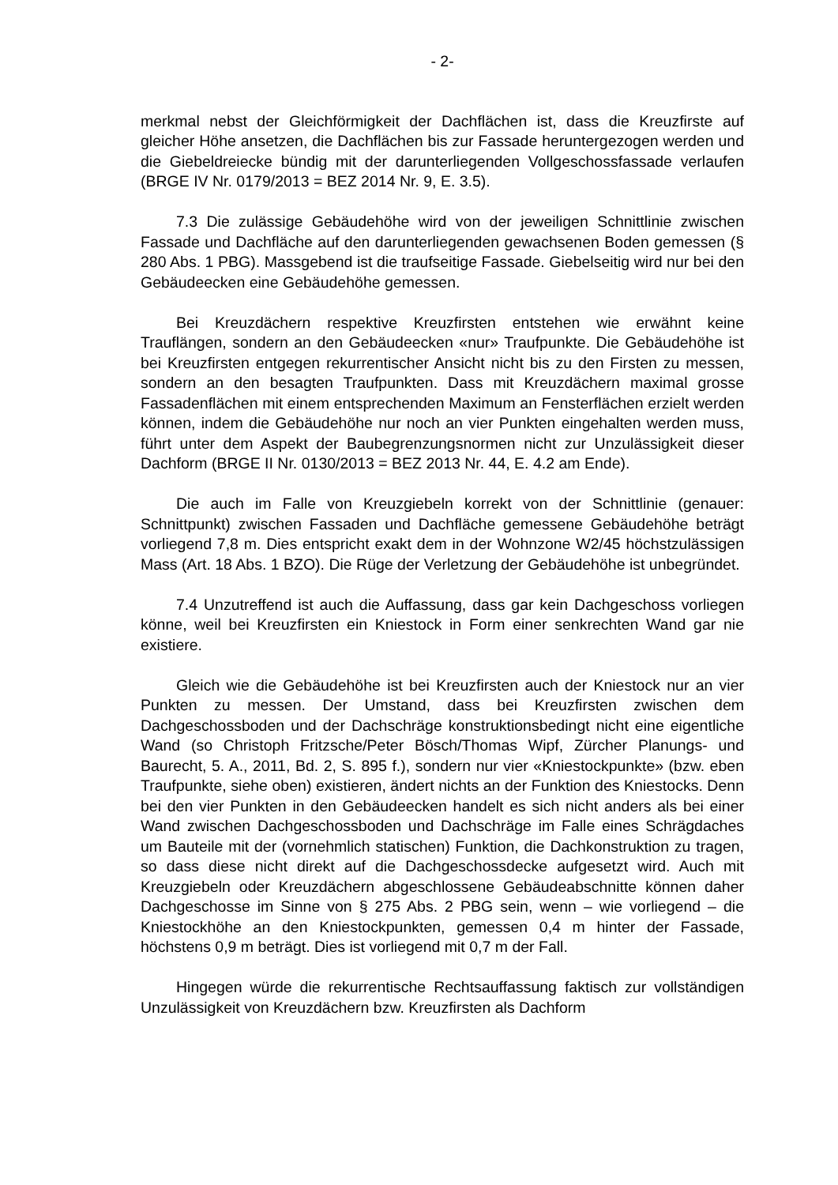- 2-
merkmal nebst der Gleichförmigkeit der Dachflächen ist, dass die Kreuzfirste auf gleicher Höhe ansetzen, die Dachflächen bis zur Fassade heruntergezogen werden und die Giebeldreiecke bündig mit der darunterliegenden Vollgeschossfassade verlaufen (BRGE IV Nr. 0179/2013 = BEZ 2014 Nr. 9, E. 3.5).
7.3 Die zulässige Gebäudehöhe wird von der jeweiligen Schnittlinie zwischen Fassade und Dachfläche auf den darunterliegenden gewachsenen Boden gemessen (§ 280 Abs. 1 PBG). Massgebend ist die traufseitige Fassade. Giebelseitig wird nur bei den Gebäudeecken eine Gebäudehöhe gemessen.
Bei Kreuzdächern respektive Kreuzfirsten entstehen wie erwähnt keine Trauflängen, sondern an den Gebäudeecken «nur» Traufpunkte. Die Gebäudehöhe ist bei Kreuzfirsten entgegen rekurrentischer Ansicht nicht bis zu den Firsten zu messen, sondern an den besagten Traufpunkten. Dass mit Kreuzdächern maximal grosse Fassadenflächen mit einem entsprechenden Maximum an Fensterflächen erzielt werden können, indem die Gebäudehöhe nur noch an vier Punkten eingehalten werden muss, führt unter dem Aspekt der Baubegrenzungsnormen nicht zur Unzulässigkeit dieser Dachform (BRGE II Nr. 0130/2013 = BEZ 2013 Nr. 44, E. 4.2 am Ende).
Die auch im Falle von Kreuzgiebeln korrekt von der Schnittlinie (genauer: Schnittpunkt) zwischen Fassaden und Dachfläche gemessene Gebäudehöhe beträgt vorliegend 7,8 m. Dies entspricht exakt dem in der Wohnzone W2/45 höchstzulässigen Mass (Art. 18 Abs. 1 BZO). Die Rüge der Verletzung der Gebäudehöhe ist unbegründet.
7.4 Unzutreffend ist auch die Auffassung, dass gar kein Dachgeschoss vorliegen könne, weil bei Kreuzfirsten ein Kniestock in Form einer senkrechten Wand gar nie existiere.
Gleich wie die Gebäudehöhe ist bei Kreuzfirsten auch der Kniestock nur an vier Punkten zu messen. Der Umstand, dass bei Kreuzfirsten zwischen dem Dachgeschossboden und der Dachschräge konstruktionsbedingt nicht eine eigentliche Wand (so Christoph Fritzsche/Peter Bösch/Thomas Wipf, Zürcher Planungs- und Baurecht, 5. A., 2011, Bd. 2, S. 895 f.), sondern nur vier «Kniestockpunkte» (bzw. eben Traufpunkte, siehe oben) existieren, ändert nichts an der Funktion des Kniestocks. Denn bei den vier Punkten in den Gebäudeecken handelt es sich nicht anders als bei einer Wand zwischen Dachgeschossboden und Dachschräge im Falle eines Schrägdaches um Bauteile mit der (vornehmlich statischen) Funktion, die Dachkonstruktion zu tragen, so dass diese nicht direkt auf die Dachgeschossdecke aufgesetzt wird. Auch mit Kreuzgiebeln oder Kreuzdächern abgeschlossene Gebäudeabschnitte können daher Dachgeschosse im Sinne von § 275 Abs. 2 PBG sein, wenn – wie vorliegend – die Kniestockhöhe an den Kniestockpunkten, gemessen 0,4 m hinter der Fassade, höchstens 0,9 m beträgt. Dies ist vorliegend mit 0,7 m der Fall.
Hingegen würde die rekurrentische Rechtsauffassung faktisch zur vollständigen Unzulässigkeit von Kreuzdächern bzw. Kreuzfirsten als Dachform